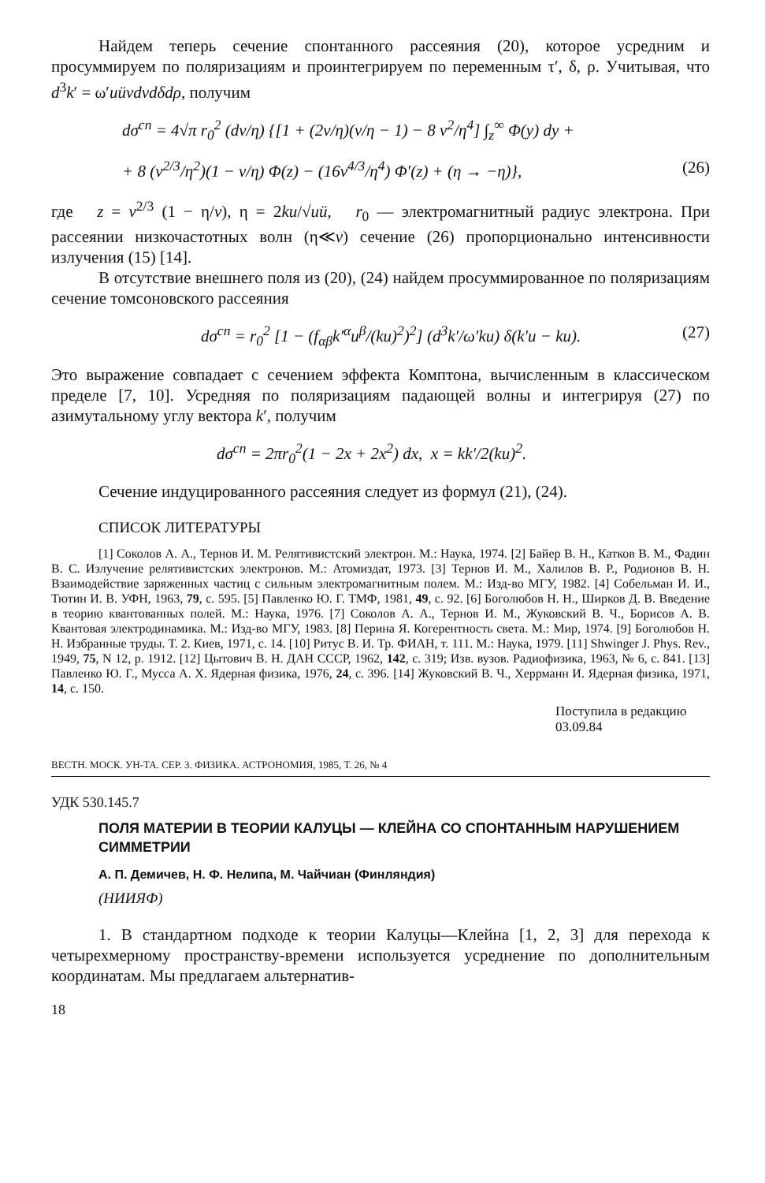Найдем теперь сечение спонтанного рассеяния (20), которое усредним и просуммируем по поляризациям и проинтегрируем по переменным τ′, δ, ρ. Учитывая, что d<sup>3</sup>k′ = ω′uüvdvdδdρ, получим
dσ<sup>сп</sup> = 4√π r<sub>0</sub><sup>2</sup> (dv/η) {[1 + (2v/η)(v/η − 1) − 8 v<sup>2</sup>/η<sup>4</sup>] ∫<sub>z</sub><sup>∞</sup> Φ(y) dy +
+ 8 (v<sup>2/3</sup>/η<sup>2</sup>)(1 − v/η) Φ(z) − (16v<sup>4/3</sup>/η<sup>4</sup>) Φ′(z) + (η → −η)}, (26)
где z = v<sup>2/3</sup> (1 − η/v), η = 2ku/√uü, r<sub>0</sub> — электромагнитный радиус электрона. При рассеянии низкочастотных волн (η≪v) сечение (26) пропорционально интенсивности излучения (15) [14].
В отсутствие внешнего поля из (20), (24) найдем просуммированное по поляризациям сечение томсоновского рассеяния
dσ<sup>сп</sup> = r<sub>0</sub><sup>2</sup> [1 − (f<sub>αβ</sub>k′<sup>α</sup>u<sup>β</sup>/(ku)<sup>2</sup>)<sup>2</sup>] (d<sup>3</sup>k′/ω′ku) δ(k′u − ku). (27)
Это выражение совпадает с сечением эффекта Комптона, вычисленным в классическом пределе [7, 10]. Усредняя по поляризациям падающей волны и интегрируя (27) по азимутальному углу вектора k′, получим
dσ<sup>сп</sup> = 2πr<sub>0</sub><sup>2</sup>(1 − 2x + 2x<sup>2</sup>) dx, x = kk′/2(ku)<sup>2</sup>.
Сечение индуцированного рассеяния следует из формул (21), (24).
СПИСОК ЛИТЕРАТУРЫ
[1] Соколов А. А., Тернов И. М. Релятивистский электрон. М.: Наука, 1974. [2] Байер В. Н., Катков В. М., Фадин В. С. Излучение релятивистских электронов. М.: Атомиздат, 1973. [3] Тернов И. М., Халилов В. Р., Родионов В. Н. Взаимодействие заряженных частиц с сильным электромагнитным полем. М.: Изд-во МГУ, 1982. [4] Собельман И. И., Тютин И. В. УФН, 1963, 79, с. 595. [5] Павленко Ю. Г. ТМФ, 1981, 49, с. 92. [6] Боголюбов Н. Н., Ширков Д. В. Введение в теорию квантованных полей. М.: Наука, 1976. [7] Соколов А. А., Тернов И. М., Жуковский В. Ч., Борисов А. В. Квантовая электродинамика. М.: Изд-во МГУ, 1983. [8] Перина Я. Когерентность света. М.: Мир, 1974. [9] Боголюбов Н. Н. Избранные труды. Т. 2. Киев, 1971, с. 14. [10] Ритус В. И. Тр. ФИАН, т. 111. М.: Наука, 1979. [11] Shwinger J. Phys. Rev., 1949, 75, N 12, p. 1912. [12] Цытович В. Н. ДАН СССР, 1962, 142, с. 319; Изв. вузов. Радиофизика, 1963, № 6, с. 841. [13] Павленко Ю. Г., Мусса А. Х. Ядерная физика, 1976, 24, с. 396. [14] Жуковский В. Ч., Херрманн И. Ядерная физика, 1971, 14, с. 150.
Поступила в редакцию
03.09.84
ВЕСТН. МОСК. УН-ТА. СЕР. 3. ФИЗИКА. АСТРОНОМИЯ, 1985, Т. 26, № 4
УДК 530.145.7
ПОЛЯ МАТЕРИИ В ТЕОРИИ КАЛУЦЫ — КЛЕЙНА СО СПОНТАННЫМ НАРУШЕНИЕМ СИММЕТРИИ
А. П. Демичев, Н. Ф. Нелипа, М. Чайчиан (Финляндия)
(НИИЯФ)
1. В стандартном подходе к теории Калуцы—Клейна [1, 2, 3] для перехода к четырехмерному пространству-времени используется усреднение по дополнительным координатам. Мы предлагаем альтернатив-
18